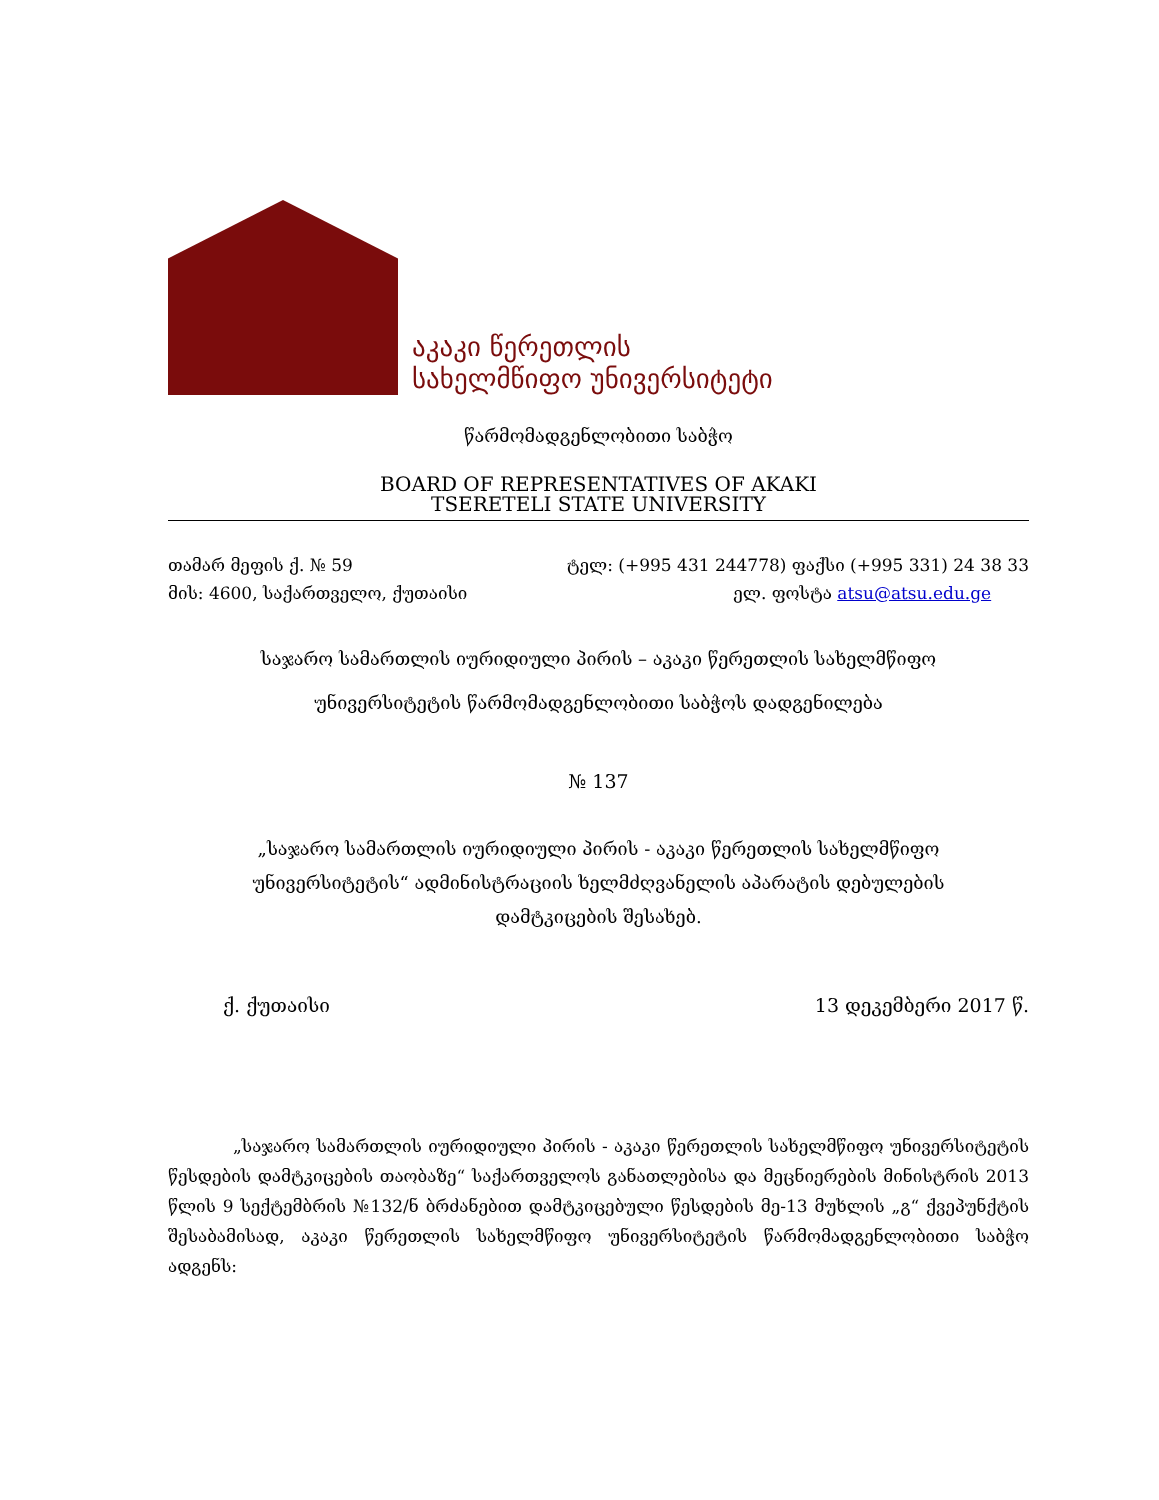აკაკი წერეთლის
სახელმწიფო უნივერსიტეტი
წარმომადგენლობითი საბჭო
BOARD OF REPRESENTATIVES OF AKAKI
TSERETELI STATE UNIVERSITY
თამარ მეფის ქ. № 59
მის: 4600, საქართველო, ქუთაისი
ტელ: (+995 431 244778) ფაქსი (+995 331) 24 38 33
ელ. ფოსტა atsu@atsu.edu.ge
საჯარო სამართლის იურიდიული პირის – აკაკი წერეთლის სახელმწიფო
უნივერსიტეტის წარმომადგენლობითი საბჭოს დადგენილება
№ 137
„საჯარო სამართლის იურიდიული პირის - აკაკი წერეთლის სახელმწიფო
უნივერსიტეტის“ ადმინისტრაციის ხელმძღვანელის აპარატის დებულების
დამტკიცების შესახებ.
ქ. ქუთაისი 13 დეკემბერი 2017 წ.
„საჯარო სამართლის იურიდიული პირის - აკაკი წერეთლის სახელმწიფო უნივერსიტეტის წესდების დამტკიცების თაობაზე“ საქართველოს განათლებისა და მეცნიერების მინისტრის 2013 წლის 9 სექტემბრის №132/ნ ბრძანებით დამტკიცებული წესდების მე-13 მუხლის „გ“ ქვეპუნქტის შესაბამისად, აკაკი წერეთლის სახელმწიფო უნივერსიტეტის წარმომადგენლობითი საბჭო ადგენს: